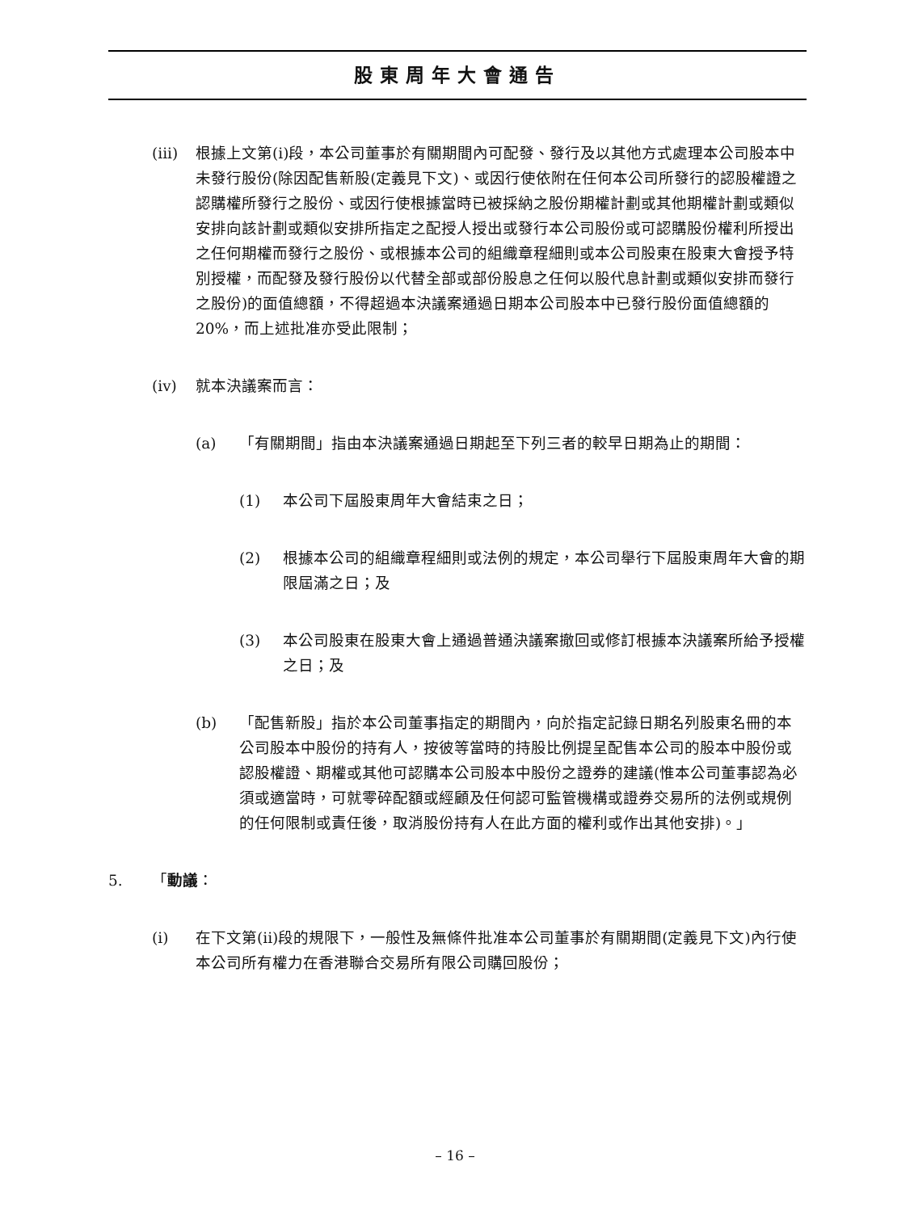股東周年大會通告
(iii) 根據上文第(i)段，本公司董事於有關期間內可配發、發行及以其他方式處理本公司股本中未發行股份(除因配售新股(定義見下文)、或因行使依附在任何本公司所發行的認股權證之認購權所發行之股份、或因行使根據當時已被採納之股份期權計劃或其他期權計劃或類似安排向該計劃或類似安排所指定之配授人授出或發行本公司股份或可認購股份權利所授出之任何期權而發行之股份、或根據本公司的組織章程細則或本公司股東在股東大會授予特別授權，而配發及發行股份以代替全部或部份股息之任何以股代息計劃或類似安排而發行之股份)的面值總額，不得超過本決議案通過日期本公司股本中已發行股份面值總額的20%，而上述批准亦受此限制；
(iv) 就本決議案而言：
(a) 「有關期間」指由本決議案通過日期起至下列三者的較早日期為止的期間：
(1) 本公司下屆股東周年大會結束之日；
(2) 根據本公司的組織章程細則或法例的規定，本公司舉行下屆股東周年大會的期限屆滿之日；及
(3) 本公司股東在股東大會上通過普通決議案撤回或修訂根據本決議案所給予授權之日；及
(b) 「配售新股」指於本公司董事指定的期間內，向於指定記錄日期名列股東名冊的本公司股本中股份的持有人，按彼等當時的持股比例提呈配售本公司的股本中股份或認股權證、期權或其他可認購本公司股本中股份之證券的建議(惟本公司董事認為必須或適當時，可就零碎配額或經顧及任何認可監管機構或證券交易所的法例或規例的任何限制或責任後，取消股份持有人在此方面的權利或作出其他安排)。」
5. 「動議：
(i) 在下文第(ii)段的規限下，一般性及無條件批准本公司董事於有關期間(定義見下文)內行使本公司所有權力在香港聯合交易所有限公司購回股份；
– 16 –